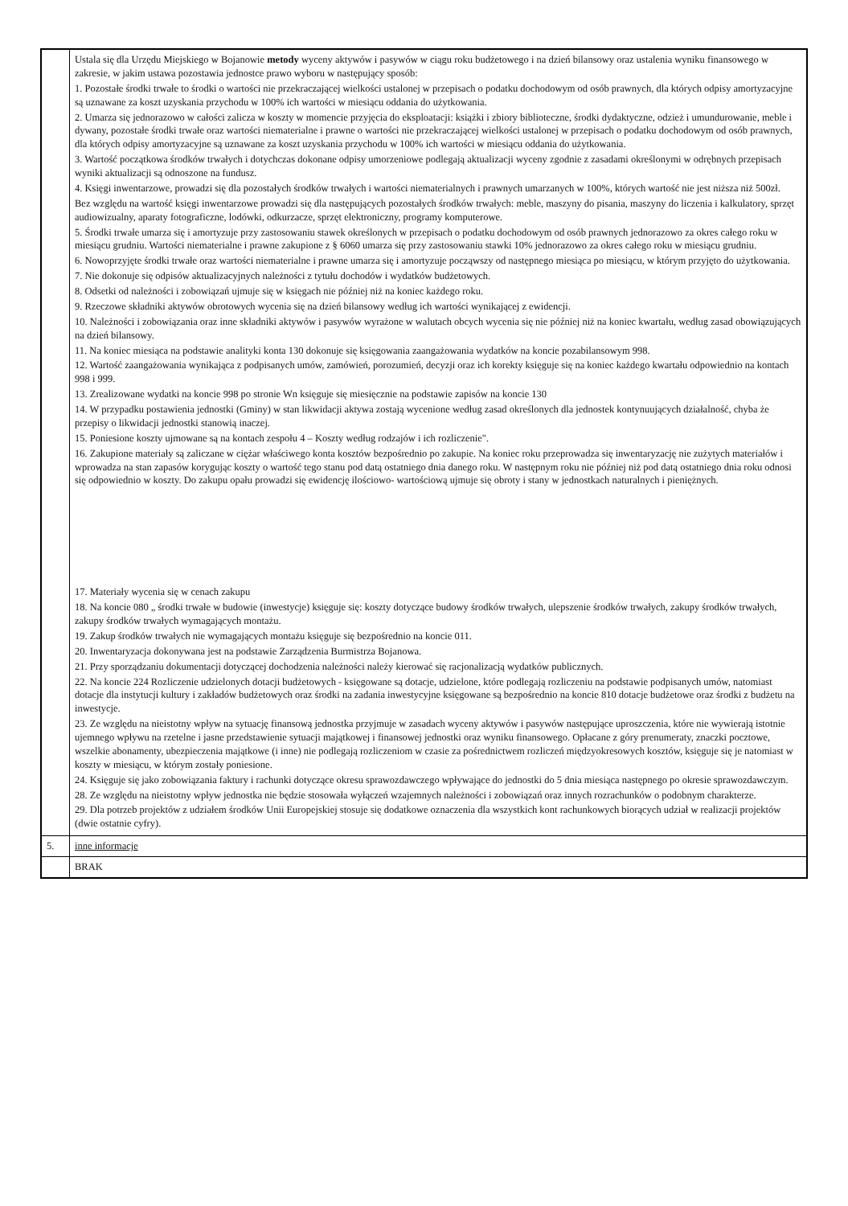| | Ustala się dla Urzędu Miejskiego w Bojanowie metody wyceny aktywów i pasywów w ciągu roku budżetowego i na dzień bilansowy oraz ustalenia wyniku finansowego w zakresie, w jakim ustawa pozostawia jednostce prawo wyboru w następujący sposób: 1. Pozostałe środki trwałe to środki o wartości nie przekraczającej wielkości ustalonej w przepisach o podatku dochodowym od osób prawnych, dla których odpisy amortyzacyjne są uznawane za koszt uzyskania przychodu w 100% ich wartości w miesiącu oddania do użytkowania. 2. Umarza się jednorazowo w całości zalicza w koszty w momencie przyjęcia do eksploatacji: książki i zbiory biblioteczne, środki dydaktyczne, odzież i umundurowanie, meble i dywany, pozostałe środki trwałe oraz wartości niematerialne i prawne o wartości nie przekraczającej wielkości ustalonej w przepisach o podatku dochodowym od osób prawnych, dla których odpisy amortyzacyjne są uznawane za koszt uzyskania przychodu w 100% ich wartości w miesiącu oddania do użytkowania. 3. Wartość początkowa środków trwałych i dotychczas dokonane odpisy umorzeniowe podlegają aktualizacji wyceny zgodnie z zasadami określonymi w odrębnych przepisach wyniki aktualizacji są odnoszone na fundusz. 4. Księgi inwentarzowe, prowadzi się dla pozostałych środków trwałych i wartości niematerialnych i prawnych umarzanych w 100%, których wartość nie jest niższa niż 500zł. Bez względu na wartość księgi inwentarzowe prowadzi się dla następujących pozostałych środków trwałych: meble, maszyny do pisania, maszyny do liczenia i kalkulatory, sprzęt audiowizualny, aparaty fotograficzne, lodówki, odkurzacze, sprzęt elektroniczny, programy komputerowe. 5. Środki trwałe umarza się i amortyzuje przy zastosowaniu stawek określonych w przepisach o podatku dochodowym od osób prawnych jednorazowo za okres całego roku w miesiącu grudniu. Wartości niematerialne i prawne zakupione z § 6060 umarza się przy zastosowaniu stawki 10% jednorazowo za okres całego roku w miesiącu grudniu. 6. Nowoprzyjęte środki trwałe oraz wartości niematerialne i prawne umarza się i amortyzuje począwszy od następnego miesiąca po miesiącu, w którym przyjęto do użytkowania. 7. Nie dokonuje się odpisów aktualizacyjnych należności z tytułu dochodów i wydatków budżetowych. 8. Odsetki od należności i zobowiązań ujmuje się w księgach nie później niż na koniec każdego roku. 9. Rzeczowe składniki aktywów obrotowych wycenia się na dzień bilansowy według ich wartości wynikającej z ewidencji. 10. Należności i zobowiązania oraz inne składniki aktywów i pasywów wyrażone w walutach obcych wycenia się nie później niż na koniec kwartału, według zasad obowiązujących na dzień bilansowy. 11. Na koniec miesiąca na podstawie analityki konta 130 dokonuje się księgowania zaangażowania wydatków na koncie pozabilansowym 998. 12. Wartość zaangażowania wynikająca z podpisanych umów, zamówień, porozumień, decyzji oraz ich korekty księguje się na koniec każdego kwartału odpowiednio na kontach 998 i 999. 13. Zrealizowane wydatki na koncie 998 po stronie Wn księguje się miesięcznie na podstawie zapisów na koncie 130 14. W przypadku postawienia jednostki (Gminy) w stan likwidacji aktywa zostają wycenione według zasad określonych dla jednostek kontynuujących działalność, chyba że przepisy o likwidacji jednostki stanowią inaczej. 15. Poniesione koszty ujmowane są na kontach zespołu 4 – Koszty według rodzajów i ich rozliczenie". 16. Zakupione materiały są zaliczane w ciężar właściwego konta kosztów bezpośrednio po zakupie. Na koniec roku przeprowadza się inwentaryzację nie zużytych materiałów i wprowadza na stan zapasów korygując koszty o wartość tego stanu pod datą ostatniego dnia danego roku. W następnym roku nie później niż pod datą ostatniego dnia roku odnosi się odpowiednio w koszty. Do zakupu opału prowadzi się ewidencję ilościowo- wartościową ujmuje się obroty i stany w jednostkach naturalnych i pieniężnych. 17. Materiały wycenia się w cenach zakupu 18. Na koncie 080 „ środki trwałe w budowie (inwestycje) księguje się: koszty dotyczące budowy środków trwałych, ulepszenie środków trwałych, zakupy środków trwałych, zakupy środków trwałych wymagających montażu. 19. Zakup środków trwałych nie wymagających montażu księguje się bezpośrednio na koncie 011. 20. Inwentaryzacja dokonywana jest na podstawie Zarządzenia Burmistrza Bojanowa. 21. Przy sporządzaniu dokumentacji dotyczącej dochodzenia należności należy kierować się racjonalizacją wydatków publicznych. 22. Na koncie 224 Rozliczenie udzielonych dotacji budżetowych - księgowane są dotacje, udzielone, które podlegają rozliczeniu na podstawie podpisanych umów, natomiast dotacje dla instytucji kultury i zakładów budżetowych oraz środki na zadania inwestycyjne księgowane są bezpośrednio na koncie 810 dotacje budżetowe oraz środki z budżetu na inwestycje. 23. Ze względu na nieistotny wpływ na sytuację finansową jednostka przyjmuje w zasadach wyceny aktywów i pasywów następujące uproszczenia, które nie wywierają istotnie ujemnego wpływu na rzetelne i jasne przedstawienie sytuacji majątkowej i finansowej jednostki oraz wyniku finansowego. Opłacane z góry prenumeraty, znaczki pocztowe, wszelkie abonamenty, ubezpieczenia majątkowe (i inne) nie podlegają rozliczeniom w czasie za pośrednictwem rozliczeń międzyokresowych kosztów, księguje się je natomiast w koszty w miesiącu, w którym zostały poniesione. 24. Księguje się jako zobowiązania faktury i rachunki dotyczące okresu sprawozdawczego wpływające do jednostki do 5 dnia miesiąca następnego po okresie sprawozdawczym. 28. Ze względu na nieistotny wpływ jednostka nie będzie stosowała wyłączeń wzajemnych należności i zobowiązań oraz innych rozrachunków o podobnym charakterze. 29. Dla potrzeb projektów z udziałem środków Unii Europejskiej stosuje się dodatkowe oznaczenia dla wszystkich kont rachunkowych biorących udział w realizacji projektów (dwie ostatnie cyfry). |
| 5. | inne informacje |
| | BRAK |